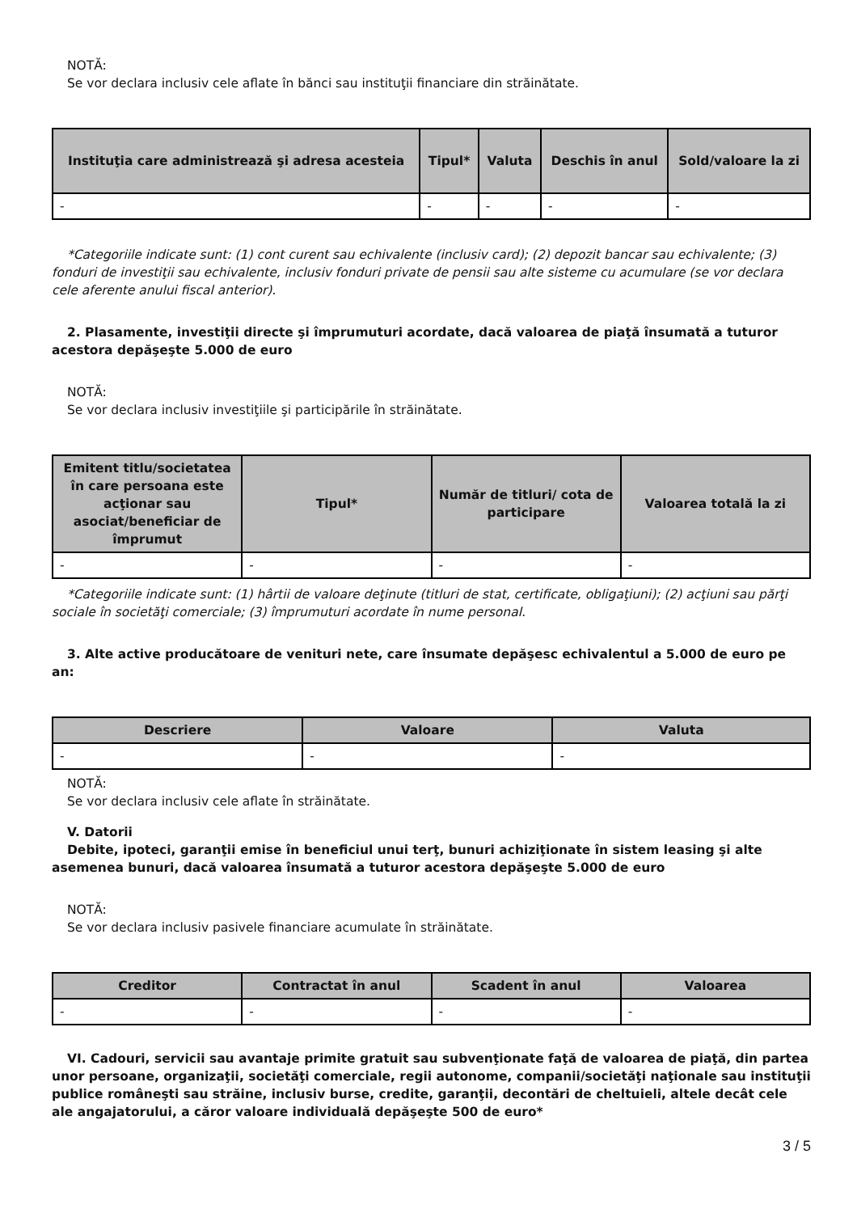NOTĂ:
Se vor declara inclusiv cele aflate în bănci sau instituţii financiare din străinătate.
| Instituţia care administrează şi adresa acesteia | Tipul* | Valuta | Deschis în anul | Sold/valoare la zi |
| --- | --- | --- | --- | --- |
| - | - | - | - | - |
*Categoriile indicate sunt: (1) cont curent sau echivalente (inclusiv card); (2) depozit bancar sau echivalente; (3) fonduri de investiţii sau echivalente, inclusiv fonduri private de pensii sau alte sisteme cu acumulare (se vor declara cele aferente anului fiscal anterior).
2. Plasamente, investiţii directe şi împrumuturi acordate, dacă valoarea de piaţă însumată a tuturor acestora depăşeşte 5.000 de euro
NOTĂ:
Se vor declara inclusiv investiţiile şi participările în străinătate.
| Emitent titlu/societatea în care persoana este acţionar sau asociat/beneficiar de împrumut | Tipul* | Număr de titluri/ cota de participare | Valoarea totală la zi |
| --- | --- | --- | --- |
| - | - | - | - |
*Categoriile indicate sunt: (1) hârtii de valoare deţinute (titluri de stat, certificate, obligaţiuni); (2) acţiuni sau părţi sociale în societăţi comerciale; (3) împrumuturi acordate în nume personal.
3. Alte active producătoare de venituri nete, care însumate depăşesc echivalentul a 5.000 de euro pe an:
| Descriere | Valoare | Valuta |
| --- | --- | --- |
| - | - | - |
NOTĂ:
Se vor declara inclusiv cele aflate în străinătate.
V. Datorii
Debite, ipoteci, garanţii emise în beneficiul unui terţ, bunuri achiziţionate în sistem leasing şi alte asemenea bunuri, dacă valoarea însumată a tuturor acestora depăşeşte 5.000 de euro
NOTĂ:
Se vor declara inclusiv pasivele financiare acumulate în străinătate.
| Creditor | Contractat în anul | Scadent în anul | Valoarea |
| --- | --- | --- | --- |
| - | - | - | - |
VI. Cadouri, servicii sau avantaje primite gratuit sau subvenţionate faţă de valoarea de piaţă, din partea unor persoane, organizaţii, societăţi comerciale, regii autonome, companii/societăţi naţionale sau instituţii publice româneşti sau străine, inclusiv burse, credite, garanţii, decontări de cheltuieli, altele decât cele ale angajatorului, a căror valoare individuală depăşeşte 500 de euro*
3 / 5